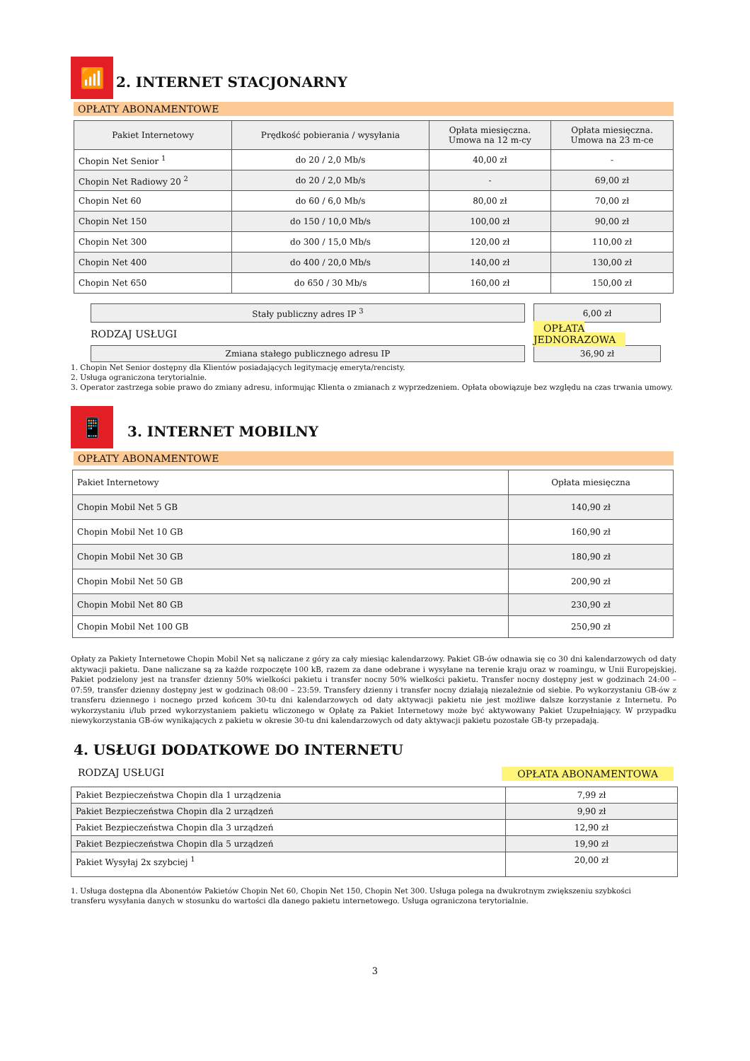📶
2. INTERNET STACJONARNY
OPŁATY ABONAMENTOWE
| Pakiet Internetowy | Prędkość pobierania / wysyłania | Opłata miesięczna. Umowa na 12 m-cy | Opłata miesięczna. Umowa na 23 m-ce |
| Chopin Net Senior <sup>1</sup> | do 20 / 2,0 Mb/s | 40,00 zł | - |
| Chopin Net Radiowy 20 <sup>2</sup> | do 20 / 2,0 Mb/s | - | 69,00 zł |
| Chopin Net 60 | do 60 / 6,0 Mb/s | 80,00 zł | 70,00 zł |
| Chopin Net 150 | do 150 / 10,0 Mb/s | 100,00 zł | 90,00 zł |
| Chopin Net 300 | do 300 / 15,0 Mb/s | 120,00 zł | 110,00 zł |
| Chopin Net 400 | do 400 / 20,0 Mb/s | 140,00 zł | 130,00 zł |
| Chopin Net 650 | do 650 / 30 Mb/s | 160,00 zł | 150,00 zł |
| Stały publiczny adres IP <sup>3</sup> | 6,00 zł |
| RODZAJ USŁUGI | OPŁATA JEDNORAZOWA |
| Zmiana stałego publicznego adresu IP | 36,90 zł |
1. Chopin Net Senior dostępny dla Klientów posiadających legitymację emeryta/rencisty.
2. Usługa ograniczona terytorialnie.
3. Operator zastrzega sobie prawo do zmiany adresu, informując Klienta o zmianach z wyprzedzeniem. Opłata obowiązuje bez względu na czas trwania umowy.
📱
3. INTERNET MOBILNY
OPŁATY ABONAMENTOWE
| Pakiet Internetowy | Opłata miesięczna |
| Chopin Mobil Net 5 GB | 140,90 zł |
| Chopin Mobil Net 10 GB | 160,90 zł |
| Chopin Mobil Net 30 GB | 180,90 zł |
| Chopin Mobil Net 50 GB | 200,90 zł |
| Chopin Mobil Net 80 GB | 230,90 zł |
| Chopin Mobil Net 100 GB | 250,90 zł |
Opłaty za Pakiety Internetowe Chopin Mobil Net są naliczane z góry za cały miesiąc kalendarzowy. Pakiet GB-ów odnawia się co 30 dni kalendarzowych od daty aktywacji pakietu. Dane naliczane są za każde rozpoczęte 100 kB, razem za dane odebrane i wysyłane na terenie kraju oraz w roamingu, w Unii Europejskiej. Pakiet podzielony jest na transfer dzienny 50% wielkości pakietu i transfer nocny 50% wielkości pakietu. Transfer nocny dostępny jest w godzinach 24:00 – 07:59, transfer dzienny dostępny jest w godzinach 08:00 – 23:59. Transfery dzienny i transfer nocny działają niezależnie od siebie. Po wykorzystaniu GB-ów z transferu dziennego i nocnego przed końcem 30-tu dni kalendarzowych od daty aktywacji pakietu nie jest możliwe dalsze korzystanie z Internetu. Po wykorzystaniu i/lub przed wykorzystaniem pakietu wliczonego w Opłatę za Pakiet Internetowy może być aktywowany Pakiet Uzupełniający. W przypadku niewykorzystania GB-ów wynikających z pakietu w okresie 30-tu dni kalendarzowych od daty aktywacji pakietu pozostałe GB-ty przepadają.
4. USŁUGI DODATKOWE DO INTERNETU
RODZAJ USŁUGI OPŁATA ABONAMENTOWA
| Pakiet Bezpieczeństwa Chopin dla 1 urządzenia | 7,99 zł |
| Pakiet Bezpieczeństwa Chopin dla 2 urządzeń | 9,90 zł |
| Pakiet Bezpieczeństwa Chopin dla 3 urządzeń | 12,90 zł |
| Pakiet Bezpieczeństwa Chopin dla 5 urządzeń | 19,90 zł |
| Pakiet Wysyłaj 2x szybciej <sup>1</sup> | 20,00 zł |
1. Usługa dostępna dla Abonentów Pakietów Chopin Net 60, Chopin Net 150, Chopin Net 300. Usługa polega na dwukrotnym zwiększeniu szybkości transferu wysyłania danych w stosunku do wartości dla danego pakietu internetowego. Usługa ograniczona terytorialnie.
3